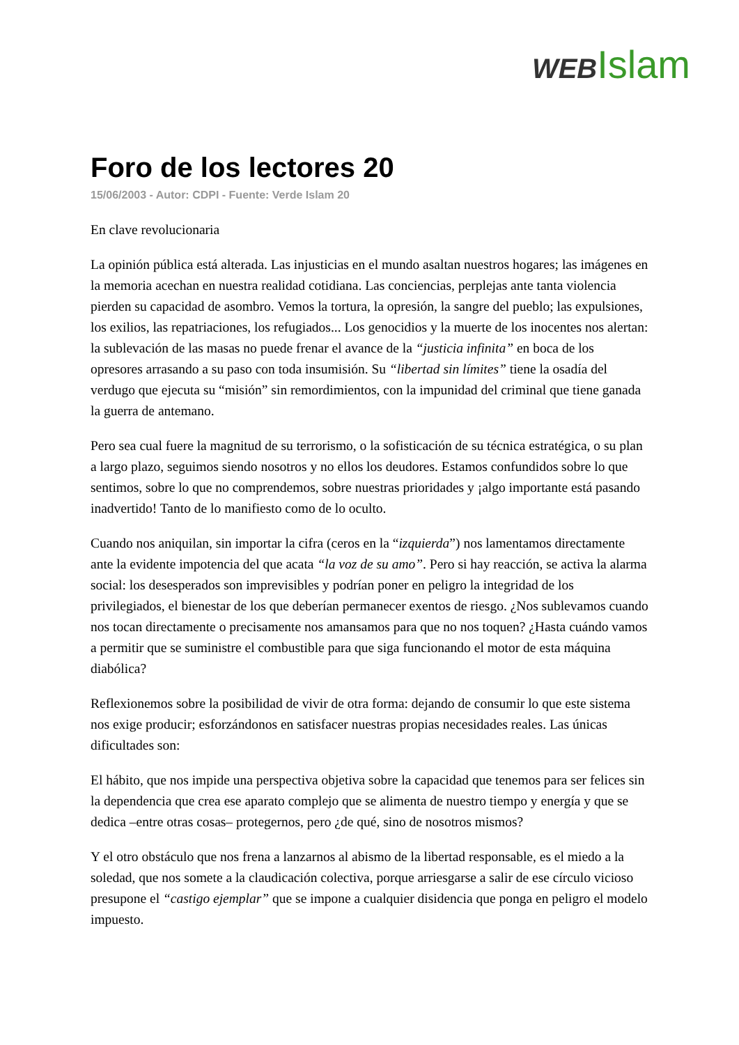WEB Islam
Foro de los lectores 20
15/06/2003 - Autor: CDPI - Fuente: Verde Islam 20
En clave revolucionaria
La opinión pública está alterada. Las injusticias en el mundo asaltan nuestros hogares; las imágenes en la memoria acechan en nuestra realidad cotidiana. Las conciencias, perplejas ante tanta violencia pierden su capacidad de asombro. Vemos la tortura, la opresión, la sangre del pueblo; las expulsiones, los exilios, las repatriaciones, los refugiados... Los genocidios y la muerte de los inocentes nos alertan: la sublevación de las masas no puede frenar el avance de la “justicia infinita” en boca de los opresores arrasando a su paso con toda insumisión. Su “libertad sin límites” tiene la osadía del verdugo que ejecuta su “misión” sin remordimientos, con la impunidad del criminal que tiene ganada la guerra de antemano.
Pero sea cual fuere la magnitud de su terrorismo, o la sofisticación de su técnica estratégica, o su plan a largo plazo, seguimos siendo nosotros y no ellos los deudores. Estamos confundidos sobre lo que sentimos, sobre lo que no comprendemos, sobre nuestras prioridades y ¡algo importante está pasando inadvertido! Tanto de lo manifiesto como de lo oculto.
Cuando nos aniquilan, sin importar la cifra (ceros en la “izquierda”) nos lamentamos directamente ante la evidente impotencia del que acata “la voz de su amo”. Pero si hay reacción, se activa la alarma social: los desesperados son imprevisibles y podrían poner en peligro la integridad de los privilegiados, el bienestar de los que deberían permanecer exentos de riesgo. ¿Nos sublevamos cuando nos tocan directamente o precisamente nos amansamos para que no nos toquen? ¿Hasta cuándo vamos a permitir que se suministre el combustible para que siga funcionando el motor de esta máquina diabólica?
Reflexionemos sobre la posibilidad de vivir de otra forma: dejando de consumir lo que este sistema nos exige producir; esforzándonos en satisfacer nuestras propias necesidades reales. Las únicas dificultades son:
El hábito, que nos impide una perspectiva objetiva sobre la capacidad que tenemos para ser felices sin la dependencia que crea ese aparato complejo que se alimenta de nuestro tiempo y energía y que se dedica –entre otras cosas– protegernos, pero ¿de qué, sino de nosotros mismos?
Y el otro obstáculo que nos frena a lanzarnos al abismo de la libertad responsable, es el miedo a la soledad, que nos somete a la claudicación colectiva, porque arriesgarse a salir de ese círculo vicioso presupone el “castigo ejemplar” que se impone a cualquier disidencia que ponga en peligro el modelo impuesto.